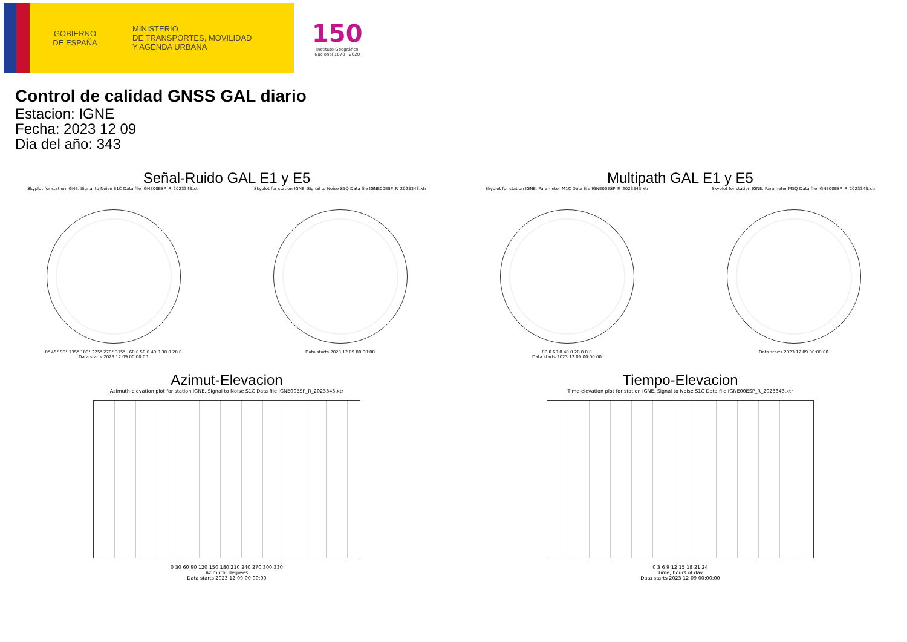GOBIERNO
DE ESPAÑA
MINISTERIO
DE TRANSPORTES, MOVILIDAD
Y AGENDA URBANA
150
Instituto Geográfico
Nacional 1870 · 2020
Control de calidad GNSS GAL diario
Estacion: IGNE
Fecha: 2023 12 09
Dia del año: 343
Señal-Ruido GAL E1 y E5
Skyplot for station IGNE. Signal to Noise S1C Data file IGNE00ESP_R_2023343.xtr
0° 45° 90° 135° 180° 225° 270° 315° · 60.0 50.0 40.0 30.0 20.0
Data starts 2023 12 09 00:00:00
Skyplot for station IGNE. Signal to Noise S5Q Data file IGNE00ESP_R_2023343.xtr
Data starts 2023 12 09 00:00:00
Multipath GAL E1 y E5
Skyplot for station IGNE. Parameter M1C Data file IGNE00ESP_R_2023343.xtr
80.0 60.0 40.0 20.0 0.0
Data starts 2023 12 09 00:00:00
Skyplot for station IGNE. Parameter M5Q Data file IGNE00ESP_R_2023343.xtr
Data starts 2023 12 09 00:00:00
Azimut-Elevacion
Azimuth-elevation plot for station IGNE. Signal to Noise S1C Data file IGNE00ESP_R_2023343.xtr
0 30 60 90 120 150 180 210 240 270 300 330
Azimuth, degrees
Data starts 2023 12 09 00:00:00
Tiempo-Elevacion
Time-elevation plot for station IGNE. Signal to Noise S1C Data file IGNE00ESP_R_2023343.xtr
0 3 6 9 12 15 18 21 24
Time, hours of day
Data starts 2023 12 09 00:00:00